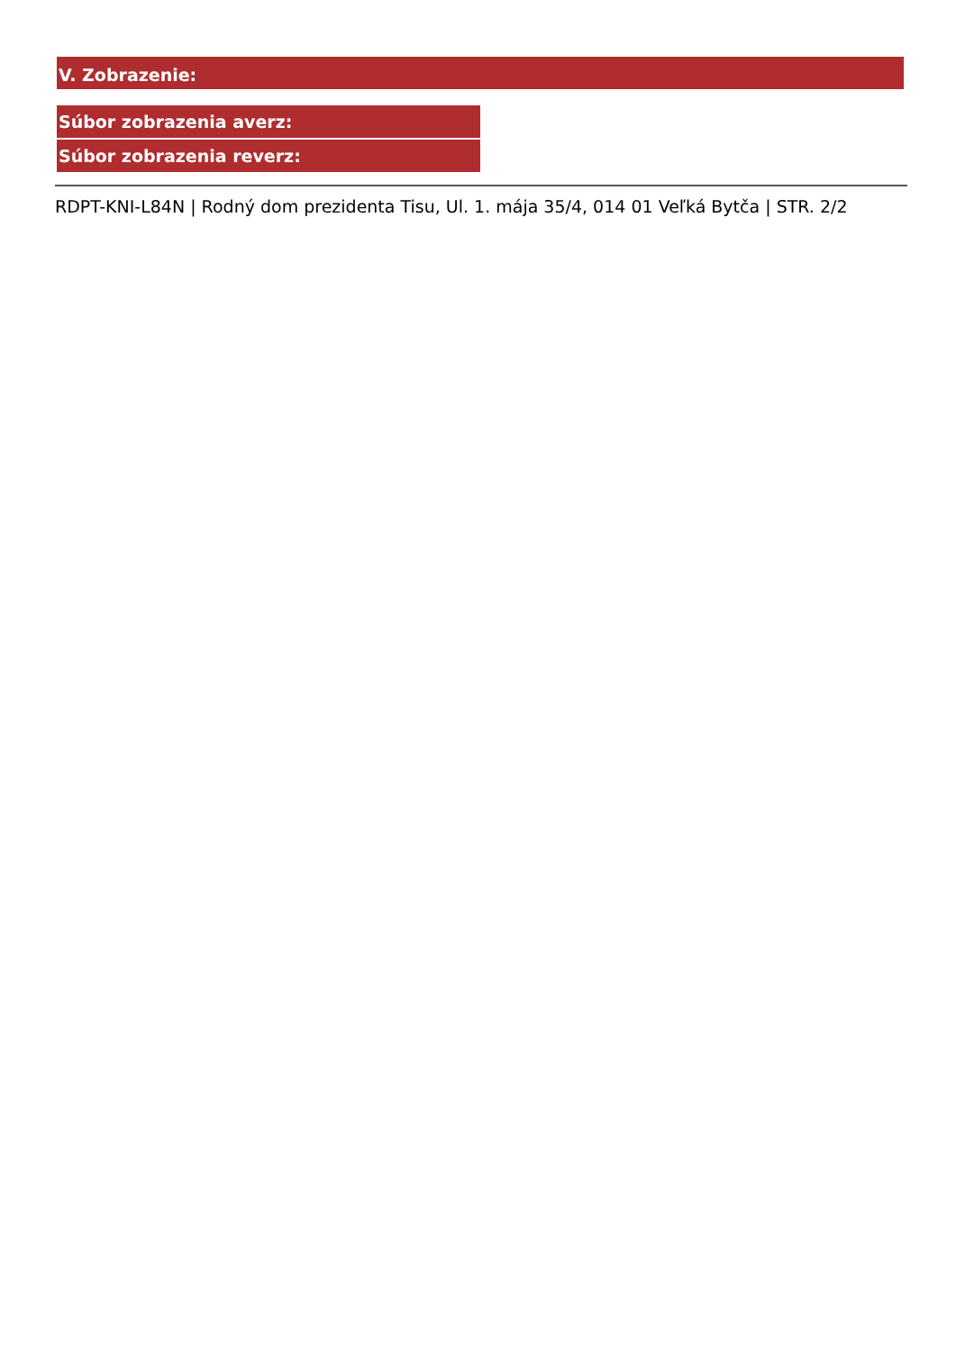V. Zobrazenie:
| Súbor zobrazenia averz: |
| Súbor zobrazenia reverz: |
RDPT-KNI-L84N | Rodný dom prezidenta Tisu, Ul. 1. mája 35/4, 014 01 Veľká Bytča | STR. 2/2